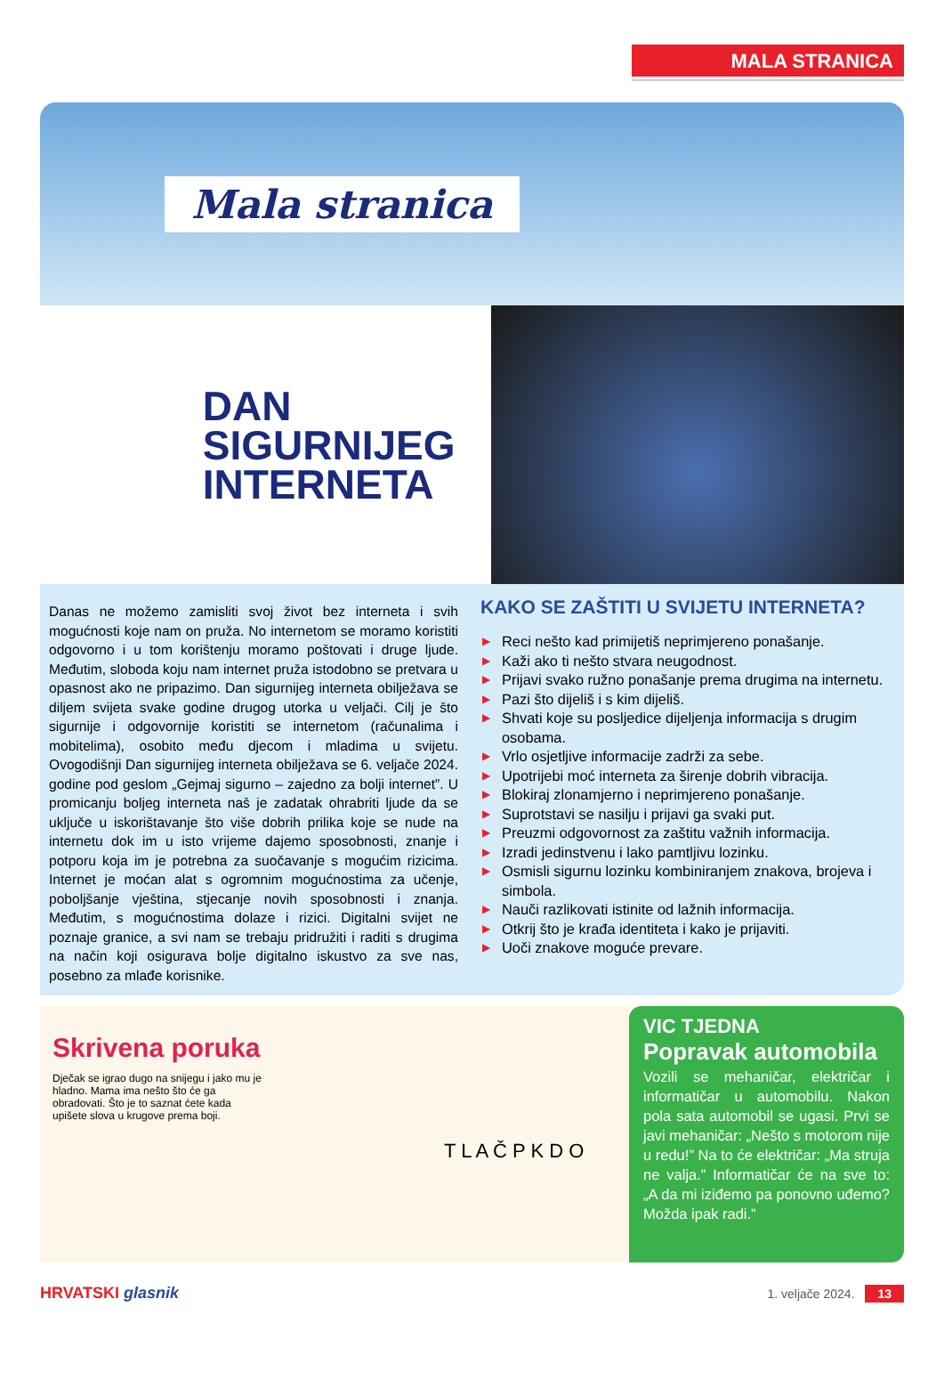MALA STRANICA
Mala stranica
DAN
SIGURNIJEG
INTERNETA
Danas ne možemo zamisliti svoj život bez interneta i svih mogućnosti koje nam on pruža. No internetom se moramo koristiti odgovorno i u tom korištenju moramo poštovati i druge ljude. Međutim, sloboda koju nam internet pruža istodobno se pretvara u opasnost ako ne pripazimo. Dan sigurnijeg interneta obilježava se diljem svijeta svake godine drugog utorka u veljači. Cilj je što sigurnije i odgovornije koristiti se internetom (računalima i mobitelima), osobito među djecom i mladima u svijetu. Ovogodišnji Dan sigurnijeg interneta obilježava se 6. veljače 2024. godine pod geslom „Gejmaj sigurno – zajedno za bolji internet”. U promicanju boljeg interneta naš je zadatak ohrabriti ljude da se uključe u iskorištavanje što više dobrih prilika koje se nude na internetu dok im u isto vrijeme dajemo sposobnosti, znanje i potporu koja im je potrebna za suočavanje s mogućim rizicima. Internet je moćan alat s ogromnim mogućnostima za učenje, poboljšanje vještina, stjecanje novih sposobnosti i znanja. Međutim, s mogućnostima dolaze i rizici. Digitalni svijet ne poznaje granice, a svi nam se trebaju pridružiti i raditi s drugima na način koji osigurava bolje digitalno iskustvo za sve nas, posebno za mlađe korisnike.
KAKO SE ZAŠTITI U SVIJETU INTERNETA?
▶ Reci nešto kad primijetiš neprimjereno ponašanje.
▶ Kaži ako ti nešto stvara neugodnost.
▶ Prijavi svako ružno ponašanje prema drugima na internetu.
▶ Pazi što dijeliš i s kim dijeliš.
▶ Shvati koje su posljedice dijeljenja informacija s drugim osobama.
▶ Vrlo osjetljive informacije zadrži za sebe.
▶ Upotrijebi moć interneta za širenje dobrih vibracija.
▶ Blokiraj zlonamjerno i neprimjereno ponašanje.
▶ Suprotstavi se nasilju i prijavi ga svaki put.
▶ Preuzmi odgovornost za zaštitu važnih informacija.
▶ Izradi jedinstvenu i lako pamtljivu lozinku.
▶ Osmisli sigurnu lozinku kombiniranjem znakova, brojeva i simbola.
▶ Nauči razlikovati istinite od lažnih informacija.
▶ Otkrij što je krađa identiteta i kako je prijaviti.
▶ Uoči znakove moguće prevare.
Skrivena poruka
Dječak se igrao dugo na snijegu i jako mu je hladno. Mama ima nešto što će ga obradovati. Što je to saznat ćete kada upišete slova u krugove prema boji.
T L A Č P K D O
VIC TJEDNA
Popravak automobila
Vozili se mehaničar, električar i informatičar u automobilu. Nakon pola sata automobil se ugasi. Prvi se javi mehaničar: „Nešto s motorom nije u redu!” Na to će električar: „Ma struja ne valja.” Informatičar će na sve to: „A da mi iziđemo pa ponovno uđemo? Možda ipak radi.”
HRVATSKI glasnik 1. veljače 2024. 13